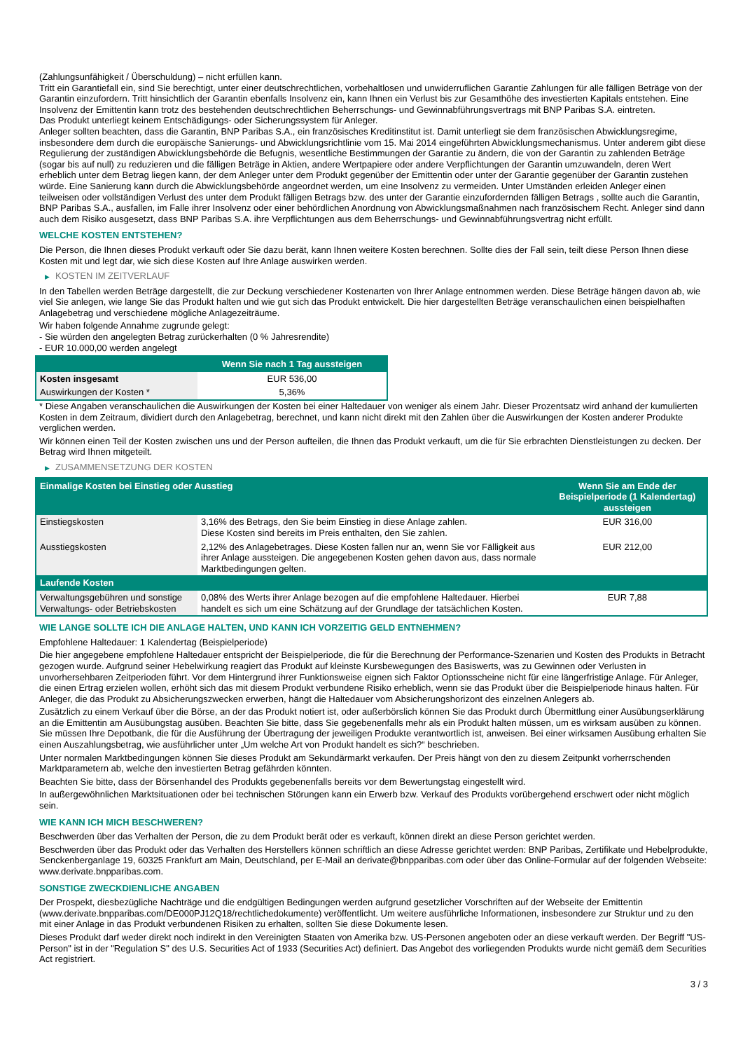(Zahlungsunfähigkeit / Überschuldung) – nicht erfüllen kann.
Tritt ein Garantiefall ein, sind Sie berechtigt, unter einer deutschrechtlichen, vorbehaltlosen und unwiderruflichen Garantie Zahlungen für alle fälligen Beträge von der Garantin einzufordern. Tritt hinsichtlich der Garantin ebenfalls Insolvenz ein, kann Ihnen ein Verlust bis zur Gesamthöhe des investierten Kapitals entstehen. Eine Insolvenz der Emittentin kann trotz des bestehenden deutschrechtlichen Beherrschungs- und Gewinnabführungsvertrags mit BNP Paribas S.A. eintreten.
Das Produkt unterliegt keinem Entschädigungs- oder Sicherungssystem für Anleger.
Anleger sollten beachten, dass die Garantin, BNP Paribas S.A., ein französisches Kreditinstitut ist. Damit unterliegt sie dem französischen Abwicklungsregime, insbesondere dem durch die europäische Sanierungs- und Abwicklungsrichtlinie vom 15. Mai 2014 eingeführten Abwicklungsmechanismus. Unter anderem gibt diese Regulierung der zuständigen Abwicklungsbehörde die Befugnis, wesentliche Bestimmungen der Garantie zu ändern, die von der Garantin zu zahlenden Beträge (sogar bis auf null) zu reduzieren und die fälligen Beträge in Aktien, andere Wertpapiere oder andere Verpflichtungen der Garantin umzuwandeln, deren Wert erheblich unter dem Betrag liegen kann, der dem Anleger unter dem Produkt gegenüber der Emittentin oder unter der Garantie gegenüber der Garantin zustehen würde. Eine Sanierung kann durch die Abwicklungsbehörde angeordnet werden, um eine Insolvenz zu vermeiden. Unter Umständen erleiden Anleger einen teilweisen oder vollständigen Verlust des unter dem Produkt fälligen Betrags bzw. des unter der Garantie einzufordernden fälligen Betrags , sollte auch die Garantin, BNP Paribas S.A., ausfallen, im Falle ihrer Insolvenz oder einer behördlichen Anordnung von Abwicklungsmaßnahmen nach französischem Recht. Anleger sind dann auch dem Risiko ausgesetzt, dass BNP Paribas S.A. ihre Verpflichtungen aus dem Beherrschungs- und Gewinnabführungsvertrag nicht erfüllt.
WELCHE KOSTEN ENTSTEHEN?
Die Person, die Ihnen dieses Produkt verkauft oder Sie dazu berät, kann Ihnen weitere Kosten berechnen. Sollte dies der Fall sein, teilt diese Person Ihnen diese Kosten mit und legt dar, wie sich diese Kosten auf Ihre Anlage auswirken werden.
▶ KOSTEN IM ZEITVERLAUF
In den Tabellen werden Beträge dargestellt, die zur Deckung verschiedener Kostenarten von Ihrer Anlage entnommen werden. Diese Beträge hängen davon ab, wie viel Sie anlegen, wie lange Sie das Produkt halten und wie gut sich das Produkt entwickelt. Die hier dargestellten Beträge veranschaulichen einen beispielhaften Anlagebetrag und verschiedene mögliche Anlagezeiträume.
Wir haben folgende Annahme zugrunde gelegt:
- Sie würden den angelegten Betrag zurückerhalten (0 % Jahresrendite)
- EUR 10.000,00 werden angelegt
| | Wenn Sie nach 1 Tag aussteigen |
| --- | --- |
| Kosten insgesamt | EUR 536,00 |
| Auswirkungen der Kosten * | 5,36% |
* Diese Angaben veranschaulichen die Auswirkungen der Kosten bei einer Haltedauer von weniger als einem Jahr. Dieser Prozentsatz wird anhand der kumulierten Kosten in dem Zeitraum, dividiert durch den Anlagebetrag, berechnet, und kann nicht direkt mit den Zahlen über die Auswirkungen der Kosten anderer Produkte verglichen werden.
Wir können einen Teil der Kosten zwischen uns und der Person aufteilen, die Ihnen das Produkt verkauft, um die für Sie erbrachten Dienstleistungen zu decken. Der Betrag wird Ihnen mitgeteilt.
▶ ZUSAMMENSETZUNG DER KOSTEN
| Einmalige Kosten bei Einstieg oder Ausstieg | | Wenn Sie am Ende der Beispielperiode (1 Kalendertag) aussteigen |
| --- | --- | --- |
| Einstiegskosten | 3,16% des Betrags, den Sie beim Einstieg in diese Anlage zahlen. Diese Kosten sind bereits im Preis enthalten, den Sie zahlen. | EUR 316,00 |
| Ausstiegskosten | 2,12% des Anlagebetrages. Diese Kosten fallen nur an, wenn Sie vor Fälligkeit aus ihrer Anlage aussteigen. Die angegebenen Kosten gehen davon aus, dass normale Marktbedingungen gelten. | EUR 212,00 |
| Laufende Kosten | | |
| Verwaltungsgebühren und sonstige Verwaltungs- oder Betriebskosten | 0,08% des Werts ihrer Anlage bezogen auf die empfohlene Haltedauer. Hierbei handelt es sich um eine Schätzung auf der Grundlage der tatsächlichen Kosten. | EUR 7,88 |
WIE LANGE SOLLTE ICH DIE ANLAGE HALTEN, UND KANN ICH VORZEITIG GELD ENTNEHMEN?
Empfohlene Haltedauer: 1 Kalendertag (Beispielperiode)
Die hier angegebene empfohlene Haltedauer entspricht der Beispielperiode, die für die Berechnung der Performance-Szenarien und Kosten des Produkts in Betracht gezogen wurde. Aufgrund seiner Hebelwirkung reagiert das Produkt auf kleinste Kursbewegungen des Basiswerts, was zu Gewinnen oder Verlusten in unvorhersehbaren Zeitperioden führt. Vor dem Hintergrund ihrer Funktionsweise eignen sich Faktor Optionsscheine nicht für eine längerfristige Anlage. Für Anleger, die einen Ertrag erzielen wollen, erhöht sich das mit diesem Produkt verbundene Risiko erheblich, wenn sie das Produkt über die Beispielperiode hinaus halten. Für Anleger, die das Produkt zu Absicherungszwecken erwerben, hängt die Haltedauer vom Absicherungshorizont des einzelnen Anlegers ab.
Zusätzlich zu einem Verkauf über die Börse, an der das Produkt notiert ist, oder außerbörslich können Sie das Produkt durch Übermittlung einer Ausübungserklärung an die Emittentin am Ausübungstag ausüben. Beachten Sie bitte, dass Sie gegebenenfalls mehr als ein Produkt halten müssen, um es wirksam ausüben zu können. Sie müssen Ihre Depotbank, die für die Ausführung der Übertragung der jeweiligen Produkte verantwortlich ist, anweisen. Bei einer wirksamen Ausübung erhalten Sie einen Auszahlungsbetrag, wie ausführlicher unter „Um welche Art von Produkt handelt es sich?“ beschrieben.
Unter normalen Marktbedingungen können Sie dieses Produkt am Sekundärmarkt verkaufen. Der Preis hängt von den zu diesem Zeitpunkt vorherrschenden Marktparametern ab, welche den investierten Betrag gefährden könnten.
Beachten Sie bitte, dass der Börsenhandel des Produkts gegebenenfalls bereits vor dem Bewertungstag eingestellt wird.
In außergewöhnlichen Marktsituationen oder bei technischen Störungen kann ein Erwerb bzw. Verkauf des Produkts vorübergehend erschwert oder nicht möglich sein.
WIE KANN ICH MICH BESCHWEREN?
Beschwerden über das Verhalten der Person, die zu dem Produkt berät oder es verkauft, können direkt an diese Person gerichtet werden.
Beschwerden über das Produkt oder das Verhalten des Herstellers können schriftlich an diese Adresse gerichtet werden: BNP Paribas, Zertifikate und Hebelprodukte, Senckenberganlage 19, 60325 Frankfurt am Main, Deutschland, per E-Mail an derivate@bnpparibas.com oder über das Online-Formular auf der folgenden Webseite: www.derivate.bnpparibas.com.
SONSTIGE ZWECKDIENLICHE ANGABEN
Der Prospekt, diesbezügliche Nachträge und die endgültigen Bedingungen werden aufgrund gesetzlicher Vorschriften auf der Webseite der Emittentin (www.derivate.bnpparibas.com/DE000PJ12Q18/rechtlichedokumente) veröffentlicht. Um weitere ausführliche Informationen, insbesondere zur Struktur und zu den mit einer Anlage in das Produkt verbundenen Risiken zu erhalten, sollten Sie diese Dokumente lesen.
Dieses Produkt darf weder direkt noch indirekt in den Vereinigten Staaten von Amerika bzw. US-Personen angeboten oder an diese verkauft werden. Der Begriff "US-Person" ist in der "Regulation S" des U.S. Securities Act of 1933 (Securities Act) definiert. Das Angebot des vorliegenden Produkts wurde nicht gemäß dem Securities Act registriert.
3 / 3